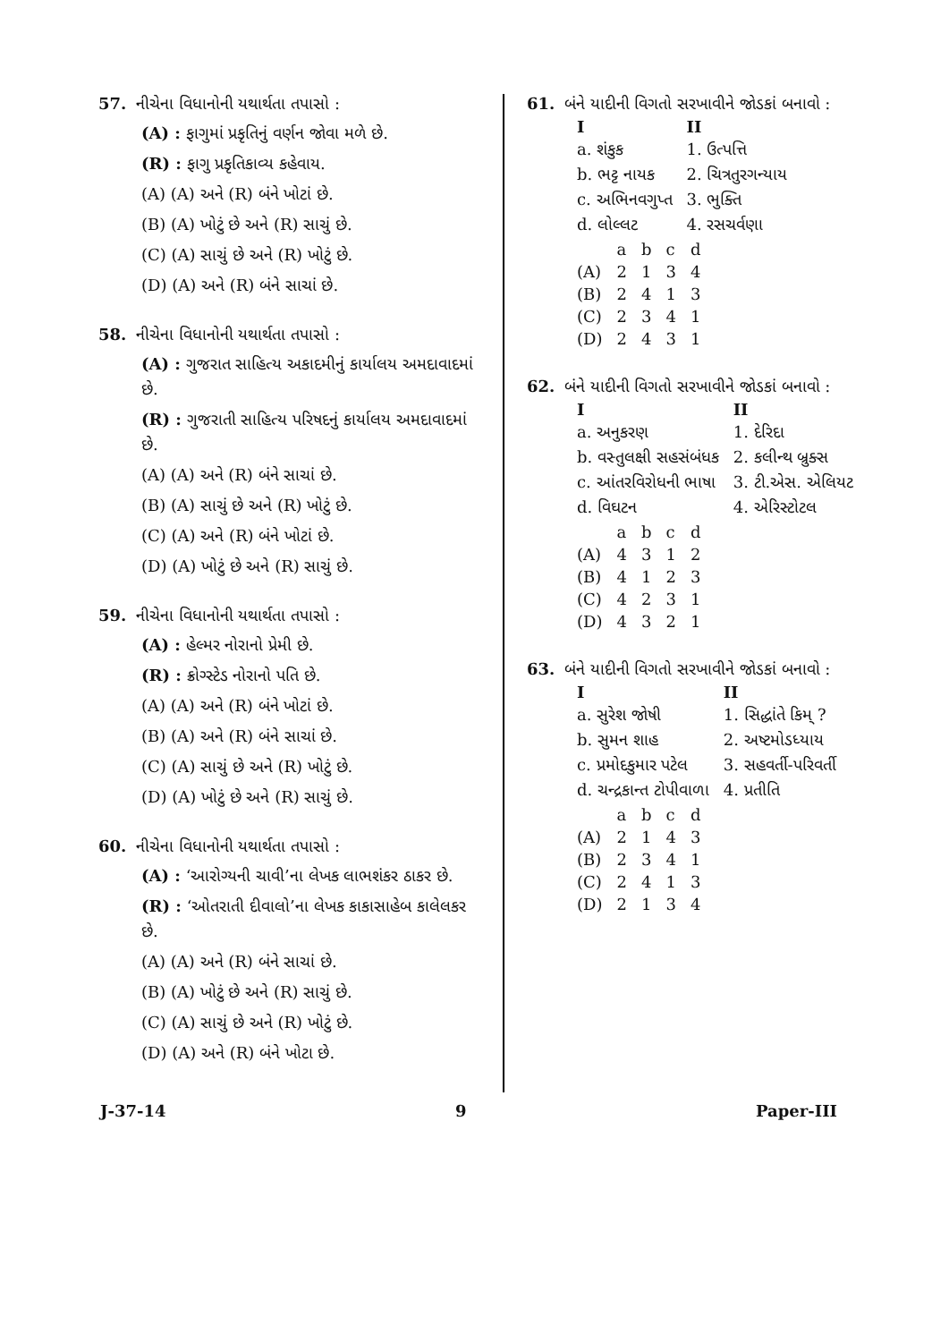57. નીચેના વિધાનોની યથાર્થતા તપાસો :
(A) : ફાગુમાં પ્રકૃતિનું વર્ણન જોવા મળે છે.
(R) : ફાગુ પ્રકૃતિકાવ્ય કહેવાય.
(A) (A) અને (R) બંને ખોટાં છે.
(B) (A) ખોટું છે અને (R) સાચું છે.
(C) (A) સાચું છે અને (R) ખોટું છે.
(D) (A) અને (R) બંને સાચાં છે.
58. નીચેના વિધાનોની યથાર્થતા તપાસો :
(A) : ગુજરાત સાહિત્ય અકાદમીનું કાર્યાલય અમદાવાદમાં છે.
(R) : ગુજરાતી સાહિત્ય પરિષદનું કાર્યાલય અમદાવાદમાં છે.
(A) (A) અને (R) બંને સાચાં છે.
(B) (A) સાચું છે અને (R) ખોટું છે.
(C) (A) અને (R) બંને ખોટાં છે.
(D) (A) ખોટું છે અને (R) સાચું છે.
59. નીચેના વિધાનોની યથાર્થતા તપાસો :
(A) : હેલ્મર નોરાનો પ્રેમી છે.
(R) : ક્રોગ્સ્ટેડ નોરાનો પતિ છે.
(A) (A) અને (R) બંને ખોટાં છે.
(B) (A) અને (R) બંને સાચાં છે.
(C) (A) સાચું છે અને (R) ખોટું છે.
(D) (A) ખોટું છે અને (R) સાચું છે.
60. નીચેના વિધાનોની યથાર્થતા તપાસો :
(A) : ‘આરોગ્યની ચાવી’ના લેખક લાભશંકર ઠાકર છે.
(R) : ‘ઓતરાતી દીવાલો’ના લેખક કાકાસાહેબ કાલેલકર છે.
(A) (A) અને (R) બંને સાચાં છે.
(B) (A) ખોટું છે અને (R) સાચું છે.
(C) (A) સાચું છે અને (R) ખોટું છે.
(D) (A) અને (R) બંને ખોટા છે.
61. બંને યાદીની વિગતો સરખાવીને જોડકાં બનાવો :
| I | II |
| --- | --- |
| a. શંકુક | 1. ઉત્પત્તિ |
| b. ભટ્ટ નાયક | 2. ચિત્રતુરગન્યાય |
| c. અભિનવગુપ્ત | 3. ભુક્તિ |
| d. લોલ્લટ | 4. રસચર્વણા |
| | a | b | c | d |
| (A) | 2 | 1 | 3 | 4 |
| (B) | 2 | 4 | 1 | 3 |
| (C) | 2 | 3 | 4 | 1 |
| (D) | 2 | 4 | 3 | 1 |
62. બંને યાદીની વિગતો સરખાવીને જોડકાં બનાવો :
| I | II |
| --- | --- |
| a. અનુકરણ | 1. દેરિદા |
| b. વસ્તુલક્ષી સહસંબંધક | 2. કલીન્થ બ્રુક્સ |
| c. આંતરવિરોધની ભાષા | 3. ટી.એસ. એલિયટ |
| d. વિઘટન | 4. એરિસ્ટોટલ |
| | a | b | c | d |
| (A) | 4 | 3 | 1 | 2 |
| (B) | 4 | 1 | 2 | 3 |
| (C) | 4 | 2 | 3 | 1 |
| (D) | 4 | 3 | 2 | 1 |
63. બંને યાદીની વિગતો સરખાવીને જોડકાં બનાવો :
| I | II |
| --- | --- |
| a. સુરેશ જોષી | 1. સિદ્ધાંતે કિમ્ ? |
| b. સુમન શાહ | 2. અષ્ટમોડધ્યાય |
| c. પ્રમોદકુમાર પટેલ | 3. સહવર્તી-પરિવર્તી |
| d. ચન્દ્રકાન્ત ટોપીવાળા | 4. પ્રતીતિ |
| | a | b | c | d |
| (A) | 2 | 1 | 4 | 3 |
| (B) | 2 | 3 | 4 | 1 |
| (C) | 2 | 4 | 1 | 3 |
| (D) | 2 | 1 | 3 | 4 |
J-37-14 9 Paper-III